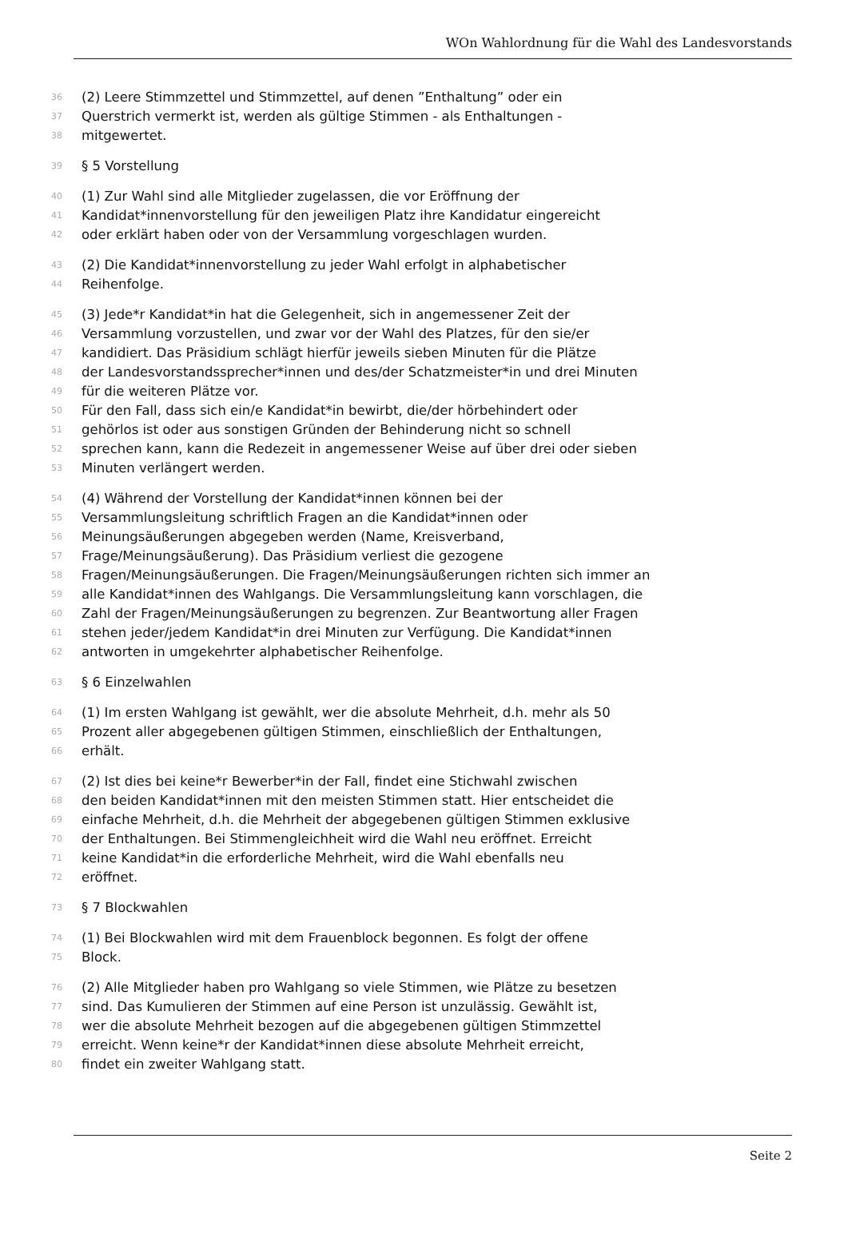WOn Wahlordnung für die Wahl des Landesvorstands
36 (2) Leere Stimmzettel und Stimmzettel, auf denen ”Enthaltung” oder ein
37 Querstrich vermerkt ist, werden als gültige Stimmen - als Enthaltungen -
38 mitgewertet.
39 § 5 Vorstellung
40 (1) Zur Wahl sind alle Mitglieder zugelassen, die vor Eröffnung der
41 Kandidat*innenvorstellung für den jeweiligen Platz ihre Kandidatur eingereicht
42 oder erklärt haben oder von der Versammlung vorgeschlagen wurden.
43 (2) Die Kandidat*innenvorstellung zu jeder Wahl erfolgt in alphabetischer
44 Reihenfolge.
45 (3) Jede*r Kandidat*in hat die Gelegenheit, sich in angemessener Zeit der
46 Versammlung vorzustellen, und zwar vor der Wahl des Platzes, für den sie/er
47 kandidiert. Das Präsidium schlägt hierfür jeweils sieben Minuten für die Plätze
48 der Landesvorstandssprecher*innen und des/der Schatzmeister*in und drei Minuten
49 für die weiteren Plätze vor.
50 Für den Fall, dass sich ein/e Kandidat*in bewirbt, die/der hörbehindert oder
51 gehörlos ist oder aus sonstigen Gründen der Behinderung nicht so schnell
52 sprechen kann, kann die Redezeit in angemessener Weise auf über drei oder sieben
53 Minuten verlängert werden.
54 (4) Während der Vorstellung der Kandidat*innen können bei der
55 Versammlungsleitung schriftlich Fragen an die Kandidat*innen oder
56 Meinungsäußerungen abgegeben werden (Name, Kreisverband,
57 Frage/Meinungsäußerung). Das Präsidium verliest die gezogene
58 Fragen/Meinungsäußerungen. Die Fragen/Meinungsäußerungen richten sich immer an
59 alle Kandidat*innen des Wahlgangs. Die Versammlungsleitung kann vorschlagen, die
60 Zahl der Fragen/Meinungsäußerungen zu begrenzen. Zur Beantwortung aller Fragen
61 stehen jeder/jedem Kandidat*in drei Minuten zur Verfügung. Die Kandidat*innen
62 antworten in umgekehrter alphabetischer Reihenfolge.
63 § 6 Einzelwahlen
64 (1) Im ersten Wahlgang ist gewählt, wer die absolute Mehrheit, d.h. mehr als 50
65 Prozent aller abgegebenen gültigen Stimmen, einschließlich der Enthaltungen,
66 erhält.
67 (2) Ist dies bei keine*r Bewerber*in der Fall, findet eine Stichwahl zwischen
68 den beiden Kandidat*innen mit den meisten Stimmen statt. Hier entscheidet die
69 einfache Mehrheit, d.h. die Mehrheit der abgegebenen gültigen Stimmen exklusive
70 der Enthaltungen. Bei Stimmengleichheit wird die Wahl neu eröffnet. Erreicht
71 keine Kandidat*in die erforderliche Mehrheit, wird die Wahl ebenfalls neu
72 eröffnet.
73 § 7 Blockwahlen
74 (1) Bei Blockwahlen wird mit dem Frauenblock begonnen. Es folgt der offene
75 Block.
76 (2) Alle Mitglieder haben pro Wahlgang so viele Stimmen, wie Plätze zu besetzen
77 sind. Das Kumulieren der Stimmen auf eine Person ist unzulässig. Gewählt ist,
78 wer die absolute Mehrheit bezogen auf die abgegebenen gültigen Stimmzettel
79 erreicht. Wenn keine*r der Kandidat*innen diese absolute Mehrheit erreicht,
80 findet ein zweiter Wahlgang statt.
Seite 2